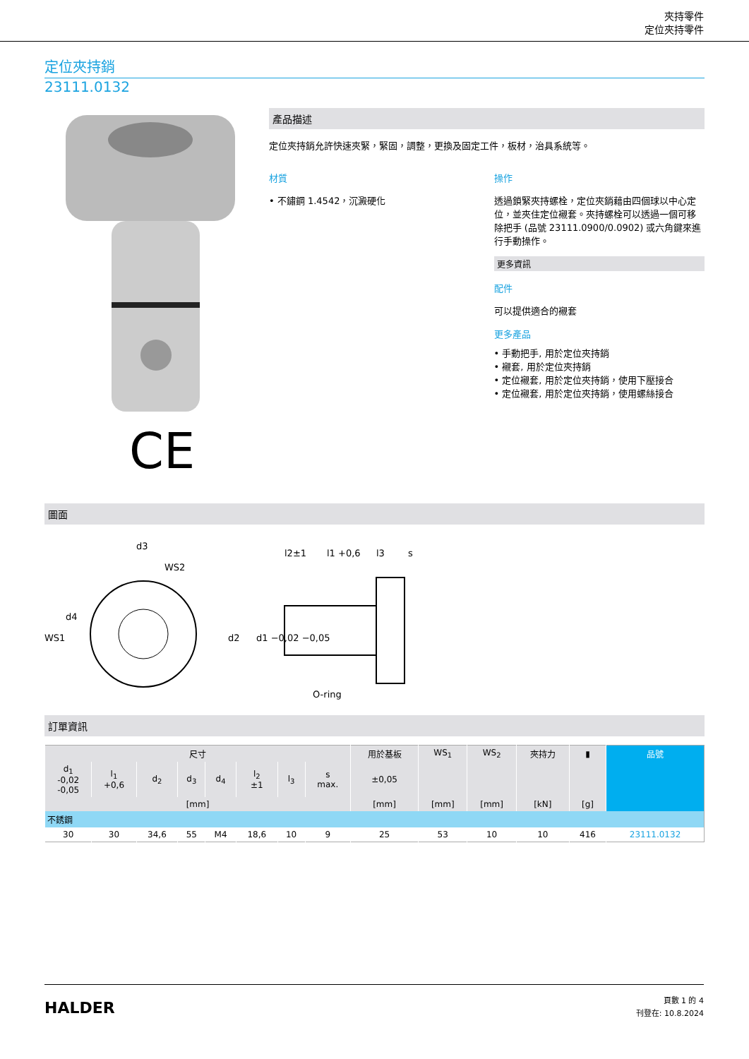夾持零件
定位夾持零件
定位夾持銷
23111.0132
CE
產品描述
定位夾持銷允許快速夾緊，緊固，調整，更換及固定工件，板材，治具系統等。
材質
• 不鏽鋼 1.4542，沉澱硬化
操作
透過鎖緊夾持螺栓，定位夾銷藉由四個球以中心定位，並夾住定位襯套。夾持螺栓可以透過一個可移除把手 (品號 23111.0900/0.0902) 或六角鍵來進行手動操作。
更多資訊
配件
可以提供適合的襯套
更多產品
• 手動把手, 用於定位夾持銷
• 襯套, 用於定位夾持銷
• 定位襯套, 用於定位夾持銷，使用下壓接合
• 定位襯套, 用於定位夾持銷，使用螺絲接合
圖面
d3
WS2
WS1
d4
l2±1
l1 +0,6
l3
s
d2
d1 −0,02 −0,05
O-ring
訂單資訊
| 尺寸 | | | | | | | | 用於基板 | WS<sub>1</sub> | WS<sub>2</sub> | 夾持力 | ▮ | 品號 |
| --- | --- | --- | --- | --- | --- | --- | --- | --- | --- | --- | --- | --- | --- |
| d<sub>1</sub> -0,02 -0,05 | l<sub>1</sub> +0,6 | d<sub>2</sub> | d<sub>3</sub> | d<sub>4</sub> | l<sub>2</sub> ±1 | l<sub>3</sub> | s max. | ±0,05 | | | | | |
| [mm] | | | | | | | | [mm] | [mm] | [mm] | [kN] | [g] | |
| 不銹鋼 | | | | | | | | | | | | | |
| 30 | 30 | 34,6 | 55 | M4 | 18,6 | 10 | 9 | 25 | 53 | 10 | 10 | 416 | 23111.0132 |
HALDER
頁數 1 的 4
刊登在: 10.8.2024